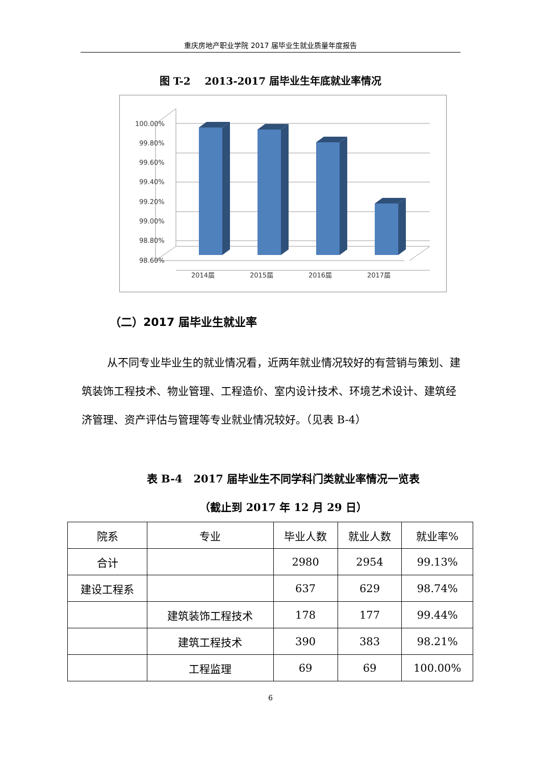重庆房地产职业学院 2017 届毕业生就业质量年度报告
图 T-2 2013-2017 届毕业生年底就业率情况
100.00%
99.80%
99.60%
99.40%
99.20%
99.00%
98.80%
98.60%
2014届
2015届
2016届
2017届
（二）2017 届毕业生就业率
从不同专业毕业生的就业情况看，近两年就业情况较好的有营销与策划、建筑装饰工程技术、物业管理、工程造价、室内设计技术、环境艺术设计、建筑经济管理、资产评估与管理等专业就业情况较好。（见表 B-4）
表 B-4 2017 届毕业生不同学科门类就业率情况一览表
（截止到 2017 年 12 月 29 日）
| 院系 | 专业 | 毕业人数 | 就业人数 | 就业率% |
| --- | --- | --- | --- | --- |
| 合计 | | 2980 | 2954 | 99.13% |
| 建设工程系 | | 637 | 629 | 98.74% |
| | 建筑装饰工程技术 | 178 | 177 | 99.44% |
| | 建筑工程技术 | 390 | 383 | 98.21% |
| | 工程监理 | 69 | 69 | 100.00% |
6